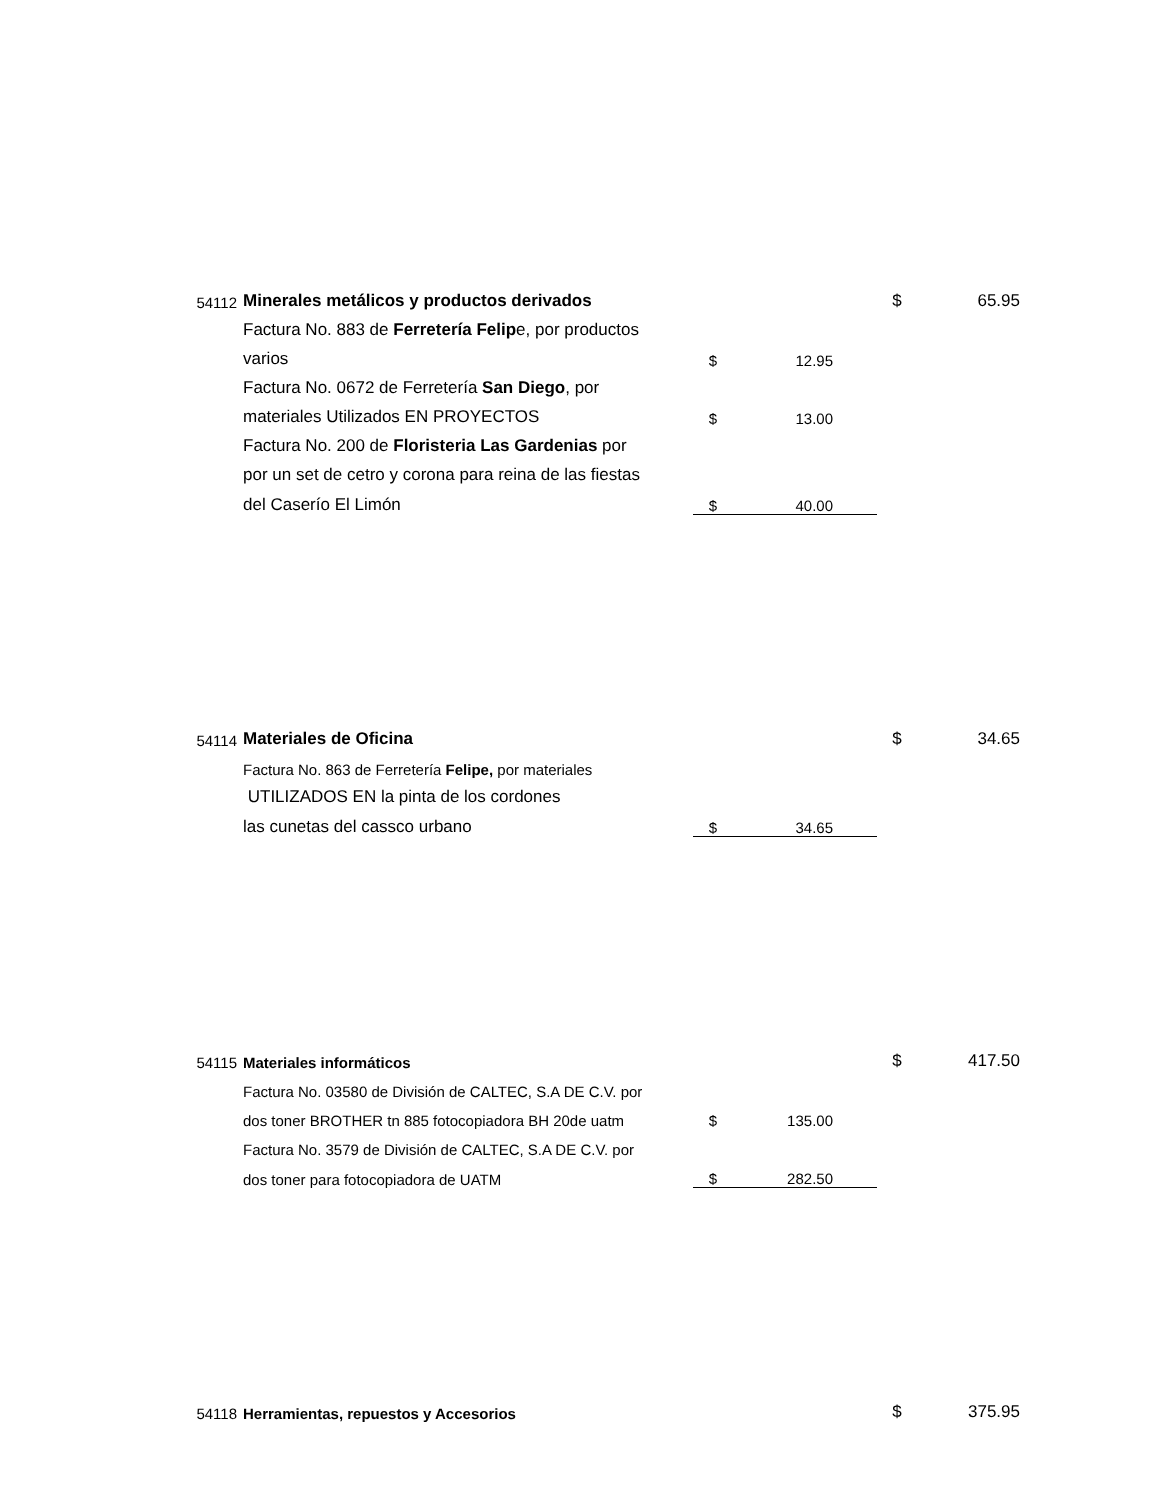| 54112 | Minerales metálicos y productos derivados | | | $ | 65.95 |
| | Factura No. 883 de Ferretería Felip e, por productos | | | | |
| | varios | $ | 12.95 | | |
| | Factura No. 0672 de Ferretería San Diego , por | | | | |
| | materiales Utilizados EN PROYECTOS | $ | 13.00 | | |
| | Factura No. 200 de Floristeria Las Gardenias por | | | | |
| | por un set de cetro y corona para reina de las fiestas | | | | |
| | del Caserío El Limón | $ | 40.00 | | |
| 54114 | Materiales de Oficina | | | $ | 34.65 |
| | Factura No. 863 de Ferretería Felipe, por materiales | | | | |
| | UTILIZADOS EN la pinta de los cordones | | | | |
| | las cunetas del cassco urbano | $ | 34.65 | | |
| 54115 | Materiales informáticos | | | $ | 417.50 |
| | Factura No. 03580 de División de CALTEC, S.A DE C.V. por | | | | |
| | dos toner BROTHER tn 885 fotocopiadora BH 20de uatm | $ | 135.00 | | |
| | Factura No. 3579 de División de CALTEC, S.A DE C.V. por | | | | |
| | dos toner para fotocopiadora de UATM | $ | 282.50 | | |
| 54118 | Herramientas, repuestos y Accesorios | | | $ | 375.95 |